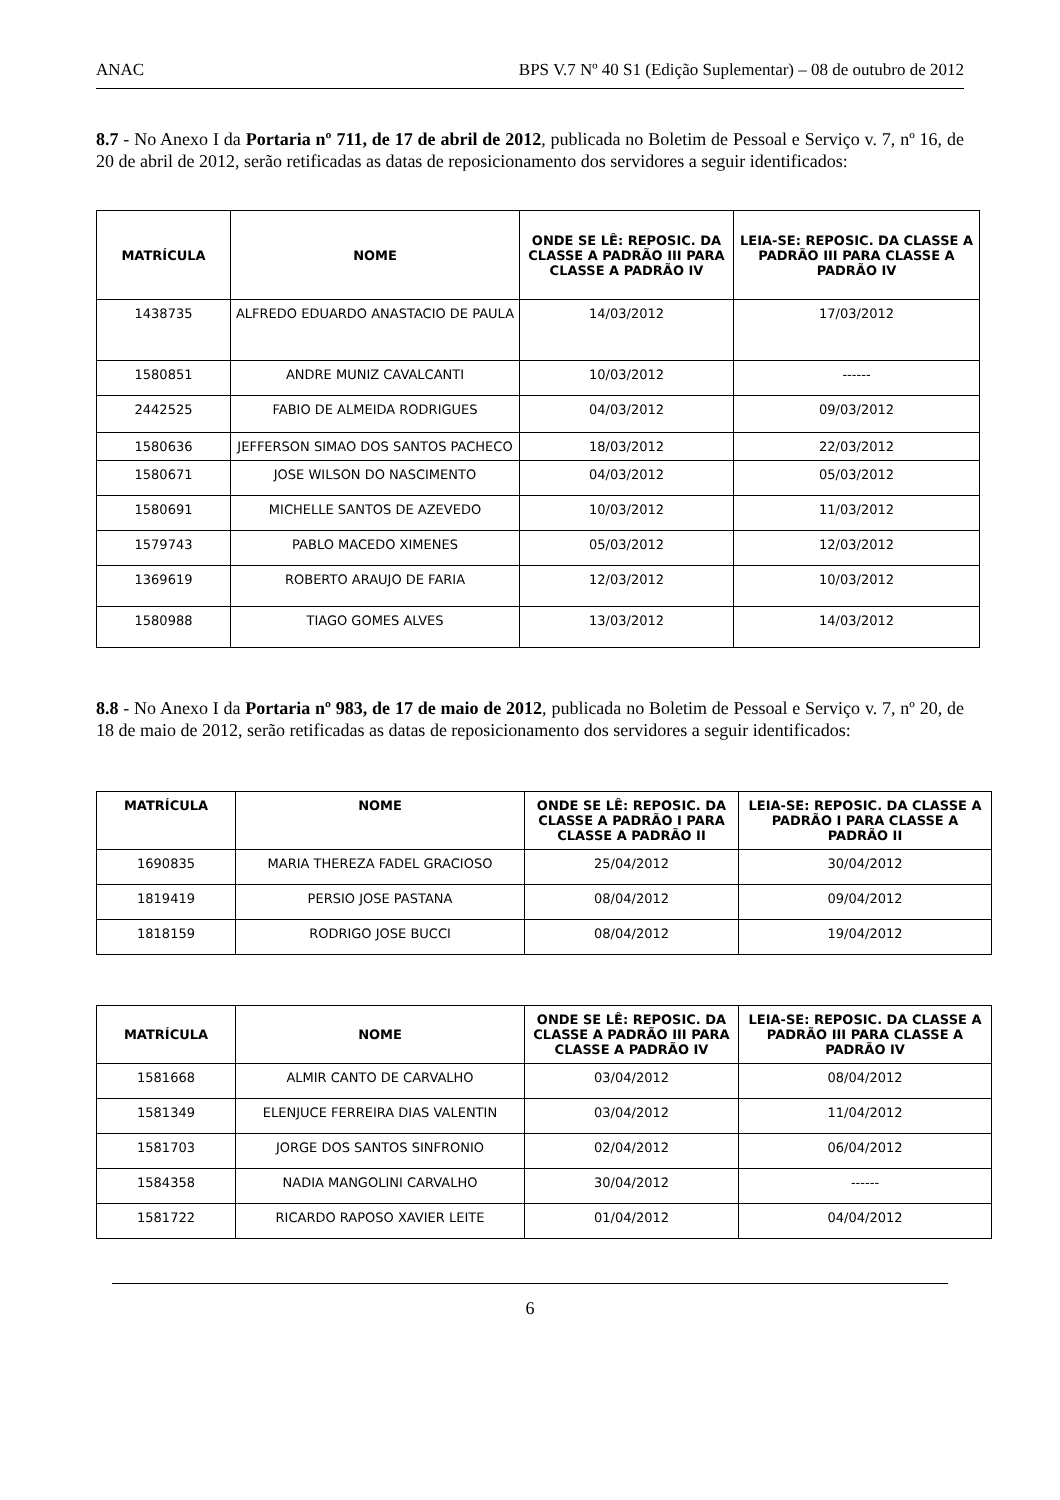ANAC BPS V.7 Nº 40 S1 (Edição Suplementar) – 08 de outubro de 2012
8.7 - No Anexo I da Portaria nº 711, de 17 de abril de 2012, publicada no Boletim de Pessoal e Serviço v. 7, nº 16, de 20 de abril de 2012, serão retificadas as datas de reposicionamento dos servidores a seguir identificados:
| MATRÍCULA | NOME | ONDE SE LÊ: REPOSIC. DA CLASSE A PADRÃO III PARA CLASSE A PADRÃO IV | LEIA-SE: REPOSIC. DA CLASSE A PADRÃO III PARA CLASSE A PADRÃO IV |
| --- | --- | --- | --- |
| 1438735 | ALFREDO EDUARDO ANASTACIO DE PAULA | 14/03/2012 | 17/03/2012 |
| 1580851 | ANDRE MUNIZ CAVALCANTI | 10/03/2012 | ------ |
| 2442525 | FABIO DE ALMEIDA RODRIGUES | 04/03/2012 | 09/03/2012 |
| 1580636 | JEFFERSON SIMAO DOS SANTOS PACHECO | 18/03/2012 | 22/03/2012 |
| 1580671 | JOSE WILSON DO NASCIMENTO | 04/03/2012 | 05/03/2012 |
| 1580691 | MICHELLE SANTOS DE AZEVEDO | 10/03/2012 | 11/03/2012 |
| 1579743 | PABLO MACEDO XIMENES | 05/03/2012 | 12/03/2012 |
| 1369619 | ROBERTO ARAUJO DE FARIA | 12/03/2012 | 10/03/2012 |
| 1580988 | TIAGO GOMES ALVES | 13/03/2012 | 14/03/2012 |
8.8 - No Anexo I da Portaria nº 983, de 17 de maio de 2012, publicada no Boletim de Pessoal e Serviço v. 7, nº 20, de 18 de maio de 2012, serão retificadas as datas de reposicionamento dos servidores a seguir identificados:
| MATRÍCULA | NOME | ONDE SE LÊ: REPOSIC. DA CLASSE A PADRÃO I PARA CLASSE A PADRÃO II | LEIA-SE: REPOSIC. DA CLASSE A PADRÃO I PARA CLASSE A PADRÃO II |
| --- | --- | --- | --- |
| 1690835 | MARIA THEREZA FADEL GRACIOSO | 25/04/2012 | 30/04/2012 |
| 1819419 | PERSIO JOSE PASTANA | 08/04/2012 | 09/04/2012 |
| 1818159 | RODRIGO JOSE BUCCI | 08/04/2012 | 19/04/2012 |
| MATRÍCULA | NOME | ONDE SE LÊ: REPOSIC. DA CLASSE A PADRÃO III PARA CLASSE A PADRÃO IV | LEIA-SE: REPOSIC. DA CLASSE A PADRÃO III PARA CLASSE A PADRÃO IV |
| --- | --- | --- | --- |
| 1581668 | ALMIR CANTO DE CARVALHO | 03/04/2012 | 08/04/2012 |
| 1581349 | ELENJUCE FERREIRA DIAS VALENTIN | 03/04/2012 | 11/04/2012 |
| 1581703 | JORGE DOS SANTOS SINFRONIO | 02/04/2012 | 06/04/2012 |
| 1584358 | NADIA MANGOLINI CARVALHO | 30/04/2012 | ------ |
| 1581722 | RICARDO RAPOSO XAVIER LEITE | 01/04/2012 | 04/04/2012 |
6